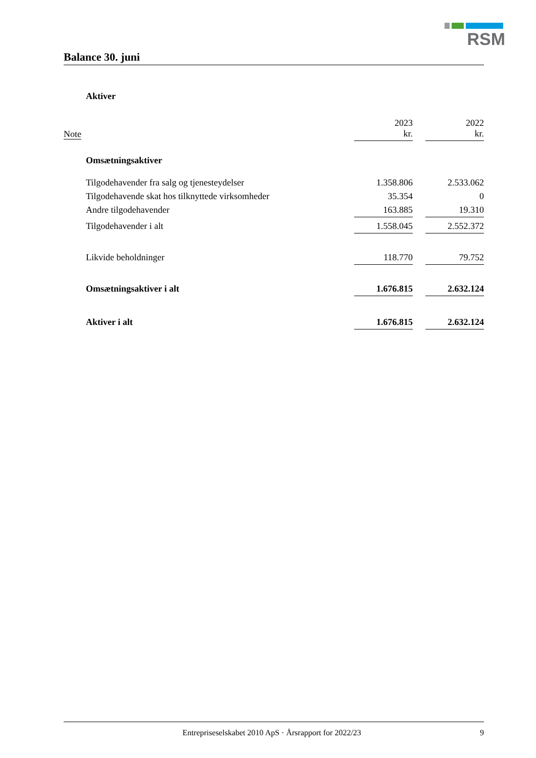RSM
Balance 30. juni
| | Aktiver | | | |
| Note | | 2023 kr. | | 2022 kr. |
| | Omsætningsaktiver | | | |
| | Tilgodehavender fra salg og tjenesteydelser | 1.358.806 | | 2.533.062 |
| | Tilgodehavende skat hos tilknyttede virksomheder | 35.354 | | 0 |
| | Andre tilgodehavender | 163.885 | | 19.310 |
| | Tilgodehavender i alt | 1.558.045 | | 2.552.372 |
| | Likvide beholdninger | 118.770 | | 79.752 |
| | Omsætningsaktiver i alt | 1.676.815 | | 2.632.124 |
| | Aktiver i alt | 1.676.815 | | 2.632.124 |
Entrepriseselskabet 2010 ApS · Årsrapport for 2022/23 9